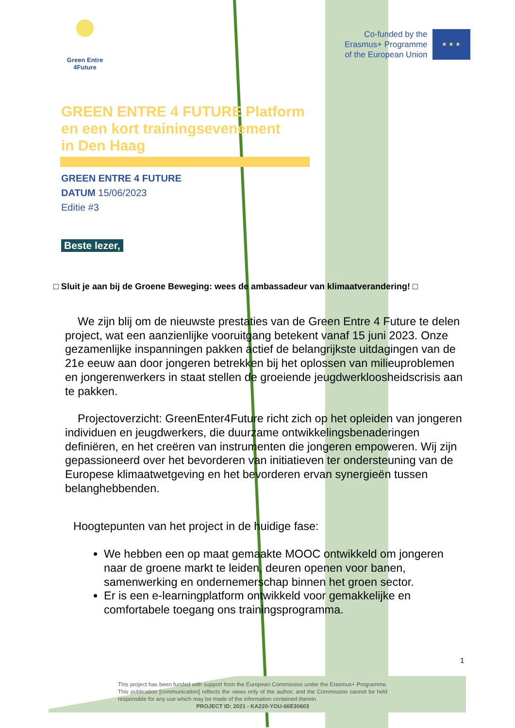Green Entre
4Future
Co-funded by the
Erasmus+ Programme
of the European Union
★ ★ ★
GREEN ENTRE 4 FUTURE Platform
en een kort trainingsevenement
in Den Haag
GREEN ENTRE 4 FUTURE
DATUM 15/06/2023
Editie #3
Beste lezer,
□ Sluit je aan bij de Groene Beweging: wees de ambassadeur van klimaatverandering! □
We zijn blij om de nieuwste prestaties van de Green Entre 4 Future te delen project, wat een aanzienlijke vooruitgang betekent vanaf 15 juni 2023. Onze gezamenlijke inspanningen pakken actief de belangrijkste uitdagingen van de 21e eeuw aan door jongeren betrekken bij het oplossen van milieuproblemen en jongerenwerkers in staat stellen de groeiende jeugdwerkloosheidscrisis aan te pakken.
Projectoverzicht: GreenEnter4Future richt zich op het opleiden van jongeren individuen en jeugdwerkers, die duurzame ontwikkelingsbenaderingen definiëren, en het creëren van instrumenten die jongeren empoweren. Wij zijn gepassioneerd over het bevorderen van initiatieven ter ondersteuning van de Europese klimaatwetgeving en het bevorderen ervan synergieën tussen belanghebbenden.
Hoogtepunten van het project in de huidige fase:
We hebben een op maat gemaakte MOOC ontwikkeld om jongeren naar de groene markt te leiden, deuren openen voor banen, samenwerking en ondernemerschap binnen het groen sector.
Er is een e-learningplatform ontwikkeld voor gemakkelijke en comfortabele toegang ons trainingsprogramma.
1
This project has been funded with support from the European Commission under the Erasmus+ Programme. This publication [communication] reflects the views only of the author, and the Commission cannot be held responsible for any use which may be made of the information contained therein.
PROJECT ID: 2021 - KA220-YOU-66E30603